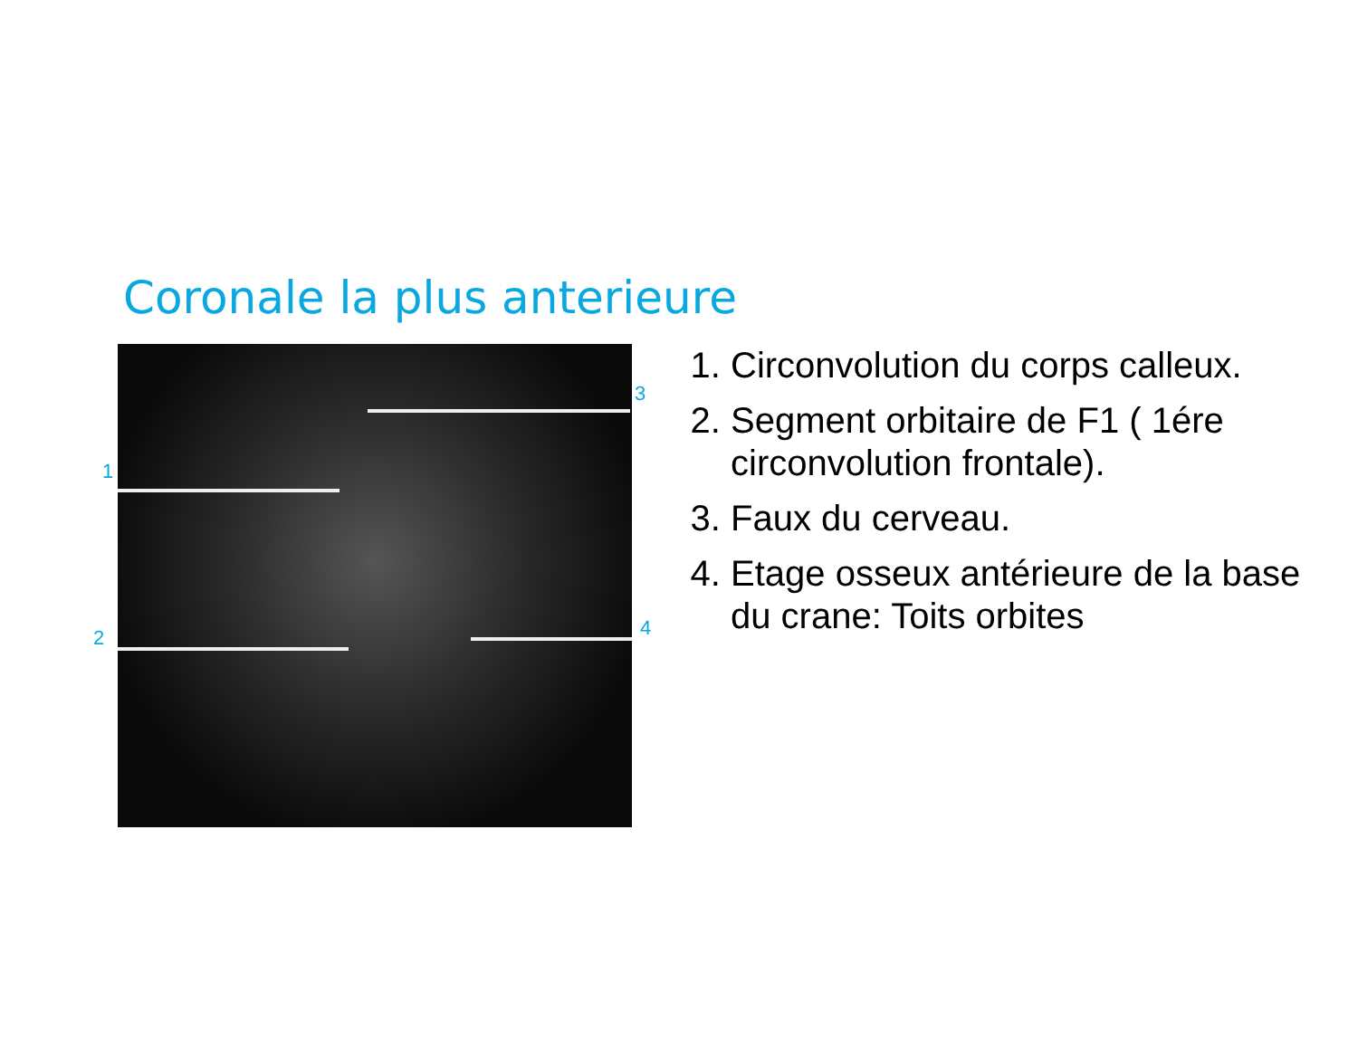Coronale la plus anterieure
1
2
3
4
1. Circonvolution du corps calleux.
2. Segment orbitaire de F1 ( 1ére circonvolution frontale).
3. Faux du cerveau.
4. Etage osseux antérieure de la base du crane: Toits orbites